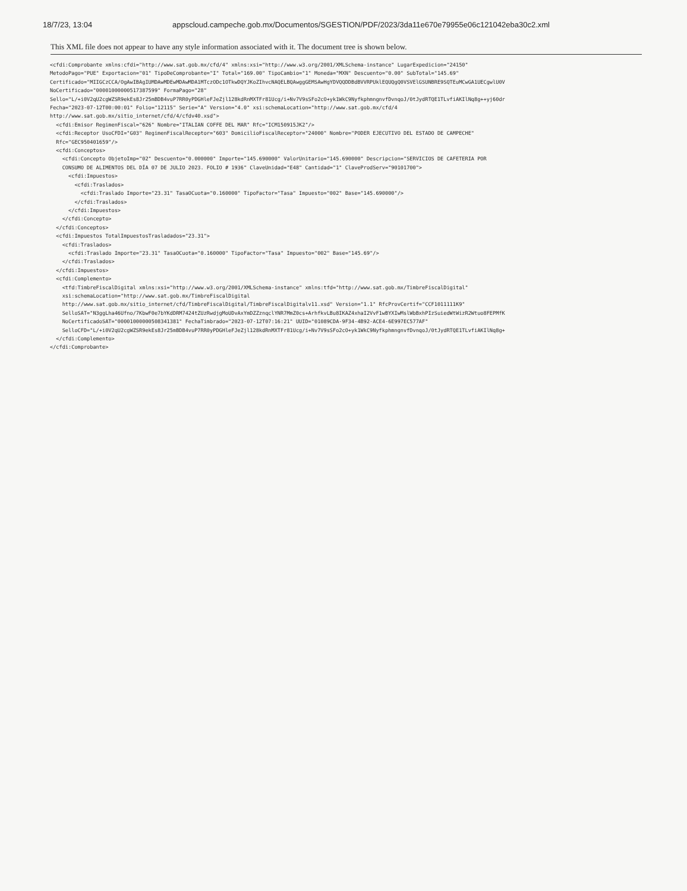18/7/23, 13:04 appscloud.campeche.gob.mx/Documentos/SGESTION/PDF/2023/3da11e670e79955e06c121042eba30c2.xml
This XML file does not appear to have any style information associated with it. The document tree is shown below.
<cfdi:Comprobante xmlns:cfdi="http://www.sat.gob.mx/cfd/4" xmlns:xsi="http://www.w3.org/2001/XMLSchema-instance" LugarExpedicion="24150"
MetodoPago="PUE" Exportacion="01" TipoDeComprobante="I" Total="169.00" TipoCambio="1" Moneda="MXN" Descuento="0.00" SubTotal="145.69"
Certificado="MIIGCzCCA/OgAwIBAgIUMDAwMDEwMDAwMDA1MTczODc1OTkwDQYJKoZIhvcNAQELBQAwggGEMSAwHgYDVQQDDBdBVVRPUklEQUQgQ0VSVElGSUNBRE9SQTEuMCwGA1UECgwlU0V
NoCertificado="00001000000517387599" FormaPago="28"
Sello="L/+i0V2qU2cgWZSR9ekEs8Jr25mBDB4vuP7RR0yPDGHleFJeZjl128kdRnMXTFr81Ucg/i+Nv7V9sSFo2cO+yk1WkC9NyfkphmngnvfDvnqoJ/0tJydRTQE1TLvfiAKIlNq8g++yj60dr
Fecha="2023-07-12T00:00:01" Folio="12115" Serie="A" Version="4.0" xsi:schemaLocation="http://www.sat.gob.mx/cfd/4
http://www.sat.gob.mx/sitio_internet/cfd/4/cfdv40.xsd">
  <cfdi:Emisor RegimenFiscal="626" Nombre="ITALIAN COFFE DEL MAR" Rfc="ICM150915JK2"/>
  <cfdi:Receptor UsoCFDI="G03" RegimenFiscalReceptor="603" DomicilioFiscalReceptor="24000" Nombre="PODER EJECUTIVO DEL ESTADO DE CAMPECHE"
  Rfc="GEC950401659"/>
  <cfdi:Conceptos>
    <cfdi:Concepto ObjetoImp="02" Descuento="0.000000" Importe="145.690000" ValorUnitario="145.690000" Descripcion="SERVICIOS DE CAFETERIA POR
    CONSUMO DE ALIMENTOS DEL DÍA 07 DE JULIO 2023. FOLIO # 1936" ClaveUnidad="E48" Cantidad="1" ClaveProdServ="90101700">
      <cfdi:Impuestos>
        <cfdi:Traslados>
          <cfdi:Traslado Importe="23.31" TasaOCuota="0.160000" TipoFactor="Tasa" Impuesto="002" Base="145.690000"/>
        </cfdi:Traslados>
      </cfdi:Impuestos>
    </cfdi:Concepto>
  </cfdi:Conceptos>
  <cfdi:Impuestos TotalImpuestosTrasladados="23.31">
    <cfdi:Traslados>
      <cfdi:Traslado Importe="23.31" TasaOCuota="0.160000" TipoFactor="Tasa" Impuesto="002" Base="145.69"/>
    </cfdi:Traslados>
  </cfdi:Impuestos>
  <cfdi:Complemento>
    <tfd:TimbreFiscalDigital xmlns:xsi="http://www.w3.org/2001/XMLSchema-instance" xmlns:tfd="http://www.sat.gob.mx/TimbreFiscalDigital"
    xsi:schemaLocation="http://www.sat.gob.mx/TimbreFiscalDigital
    http://www.sat.gob.mx/sitio_internet/cfd/TimbreFiscalDigital/TimbreFiscalDigitalv11.xsd" Version="1.1" RfcProvCertif="CCF1011111K9"
    SelloSAT="N3ggLha46Ufno/7KbwF0e7bYKdDRM7424tZUzRwdjgMoUDvAxYmDZZznqclYNR7MmZ0cs+ArhfkvLBu8IKAZ4xhaI2VvF1wBYXIwMslWbBxhPIzSuiedWtWizR2Wtuo8FEPMfK
    NoCertificadoSAT="00001000000508341381" FechaTimbrado="2023-07-12T07:16:21" UUID="01089CDA-9F34-4B92-ACE4-6E997EC577AF"
    SelloCFD="L/+i0V2qU2cgWZSR9ekEs8Jr25mBDB4vuP7RR0yPDGHleFJeZjl128kdRnMXTFr81Ucg/i+Nv7V9sSFo2cO+yk1WkC9NyfkphmngnvfDvnqoJ/0tJydRTQE1TLvfiAKIlNq8g+
  </cfdi:Complemento>
</cfdi:Comprobante>